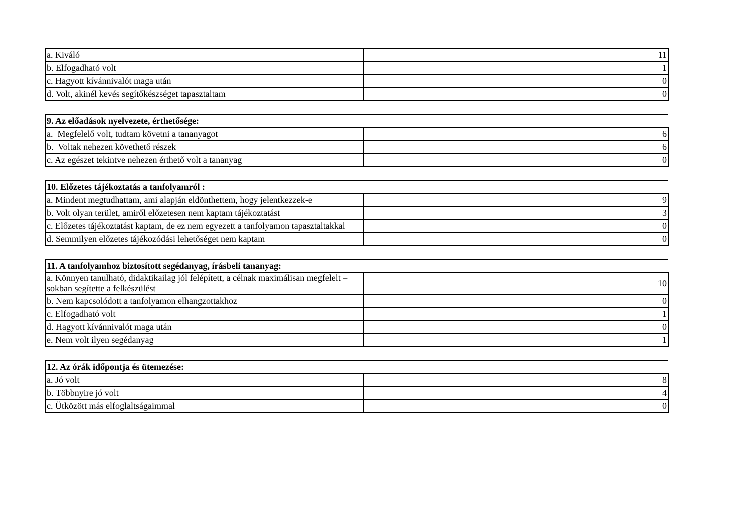| a. Kiváló | 11 |
| b. Elfogadható volt | 1 |
| c. Hagyott kívánnivalót maga után | 0 |
| d. Volt, akinél kevés segítőkészséget tapasztaltam | 0 |
| 9. Az előadások nyelvezete, érthetősége: | |
| a. Megfelelő volt, tudtam követni a tananyagot | 6 |
| b. Voltak nehezen követhető részek | 6 |
| c. Az egészet tekintve nehezen érthető volt a tananyag | 0 |
| 10. Előzetes tájékoztatás a tanfolyamról : | |
| a. Mindent megtudhattam, ami alapján eldönthettem, hogy jelentkezzek-e | 9 |
| b. Volt olyan terület, amiről előzetesen nem kaptam tájékoztatást | 3 |
| c. Előzetes tájékoztatást kaptam, de ez nem egyezett a tanfolyamon tapasztaltakkal | 0 |
| d. Semmilyen előzetes tájékozódási lehetőséget nem kaptam | 0 |
| 11. A tanfolyamhoz biztosított segédanyag, írásbeli tananyag: | |
| a. Könnyen tanulható, didaktikailag jól felépített, a célnak maximálisan megfelelt – sokban segítette a felkészülést | 10 |
| b. Nem kapcsolódott a tanfolyamon elhangzottakhoz | 0 |
| c. Elfogadható volt | 1 |
| d. Hagyott kívánnivalót maga után | 0 |
| e. Nem volt ilyen segédanyag | 1 |
| 12. Az órák időpontja és ütemezése: | |
| a. Jó volt | 8 |
| b. Többnyire jó volt | 4 |
| c. Ütközött más elfoglaltságaimmal | 0 |